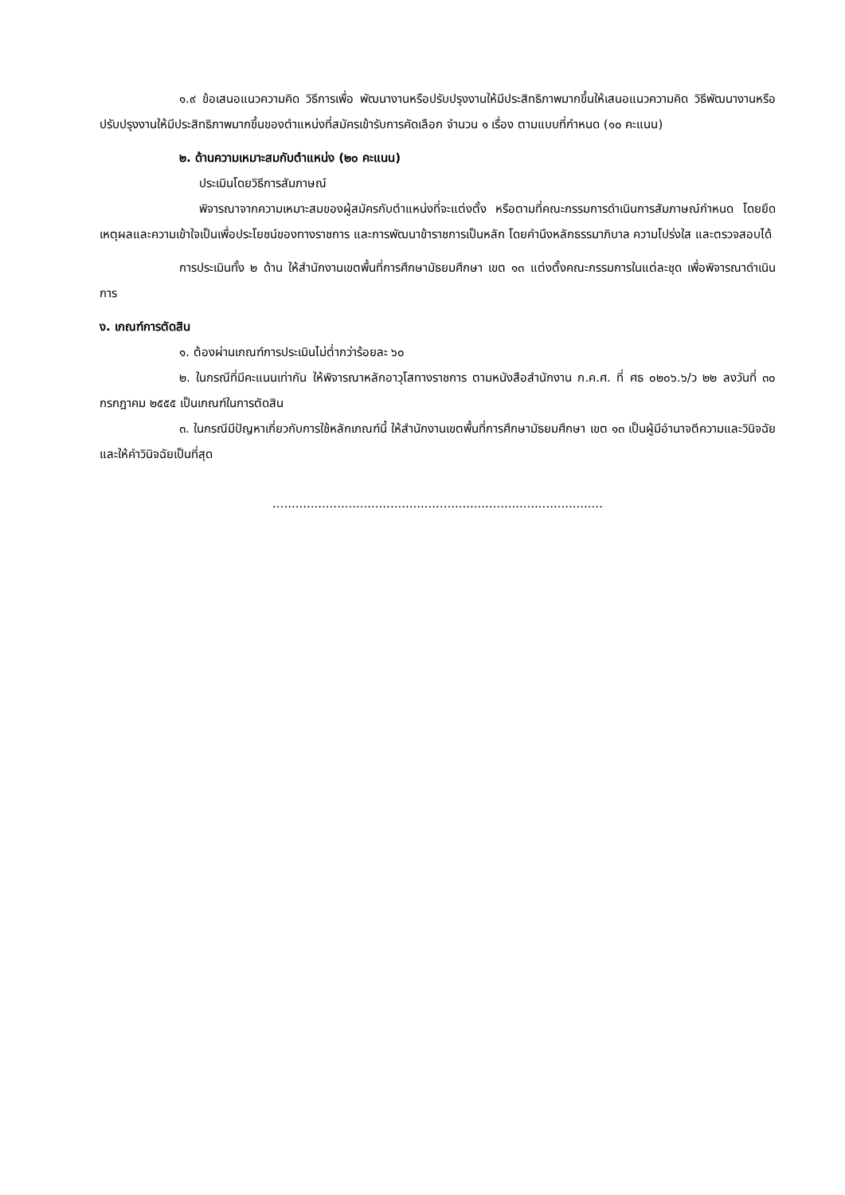๑.๙ ข้อเสนอแนวความคิด วิธีการเพื่อ พัฒนางานหรือปรับปรุงงานให้มีประสิทธิภาพมากขึ้นให้เสนอแนวความคิด วิธีพัฒนางานหรือปรับปรุงงานให้มีประสิทธิภาพมากขึ้นของตำแหน่งที่สมัครเข้ารับการคัดเลือก จำนวน ๑ เรื่อง ตามแบบที่กำหนด (๑๐ คะแนน)
๒. ด้านความเหมาะสมกับตำแหน่ง (๒๐ คะแนน)
ประเมินโดยวิธีการสัมภาษณ์
พิจารณาจากความเหมาะสมของผู้สมัครกับตำแหน่งที่จะแต่งตั้ง หรือตามที่คณะกรรมการดำเนินการสัมภาษณ์กำหนด โดยยึดเหตุผลและความเข้าใจเป็นเพื่อประโยชน์ของทางราชการ และการพัฒนาข้าราชการเป็นหลัก โดยคำนึงหลักธรรมาภิบาล ความโปร่งใส และตรวจสอบได้
การประเมินทั้ง ๒ ด้าน ให้สำนักงานเขตพื้นที่การศึกษามัธยมศึกษา เขต ๑๓ แต่งตั้งคณะกรรมการในแต่ละชุด เพื่อพิจารณาดำเนินการ
ง. เกณฑ์การตัดสิน
๑. ต้องผ่านเกณฑ์การประเมินไม่ต่ำกว่าร้อยละ ๖๐
๒. ในกรณีที่มีคะแนนเท่ากัน ให้พิจารณาหลักอาวุโสทางราชการ ตามหนังสือสำนักงาน ก.ค.ศ. ที่ ศธ ๐๒๐๖.๖/ว ๒๒ ลงวันที่ ๓๐ กรกฎาคม ๒๕๕๕ เป็นเกณฑ์ในการตัดสิน
๓. ในกรณีมีปัญหาเกี่ยวกับการใช้หลักเกณฑ์นี้ ให้สำนักงานเขตพื้นที่การศึกษามัธยมศึกษา เขต ๑๓ เป็นผู้มีอำนาจตีความและวินิจฉัย และให้คำวินิจฉัยเป็นที่สุด
.......................................................................................